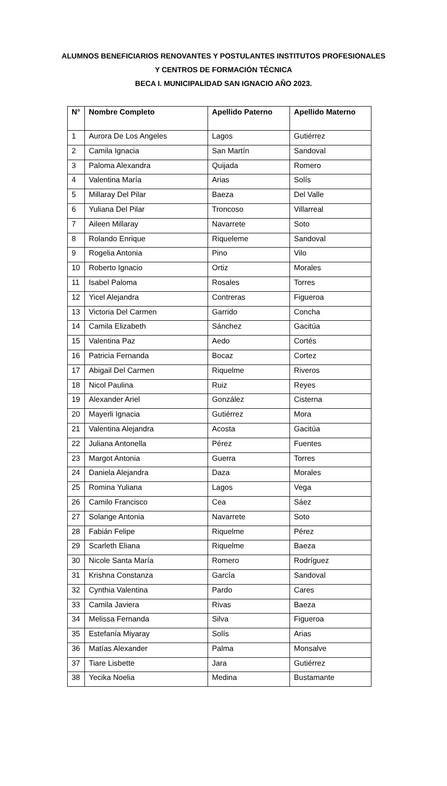ALUMNOS BENEFICIARIOS RENOVANTES Y POSTULANTES INSTITUTOS PROFESIONALES
Y CENTROS DE FORMACIÓN TÉCNICA
BECA I. MUNICIPALIDAD SAN IGNACIO AÑO 2023.
| N° | Nombre Completo | Apellido Paterno | Apellido Materno |
| --- | --- | --- | --- |
| 1 | Aurora De Los Angeles | Lagos | Gutiérrez |
| 2 | Camila Ignacia | San Martín | Sandoval |
| 3 | Paloma Alexandra | Quijada | Romero |
| 4 | Valentina María | Arias | Solís |
| 5 | Millaray Del Pilar | Baeza | Del Valle |
| 6 | Yuliana Del Pilar | Troncoso | Villarreal |
| 7 | Aileen Millaray | Navarrete | Soto |
| 8 | Rolando Enrique | Riqueleme | Sandoval |
| 9 | Rogelia Antonia | Pino | Vilo |
| 10 | Roberto Ignacio | Ortiz | Morales |
| 11 | Isabel Paloma | Rosales | Torres |
| 12 | Yicel Alejandra | Contreras | Figueroa |
| 13 | Victoria Del Carmen | Garrido | Concha |
| 14 | Camila Elizabeth | Sánchez | Gacitúa |
| 15 | Valentina Paz | Aedo | Cortés |
| 16 | Patricia Fernanda | Bocaz | Cortez |
| 17 | Abigail Del Carmen | Riquelme | Riveros |
| 18 | Nicol Paulina | Ruiz | Reyes |
| 19 | Alexander Ariel | González | Cisterna |
| 20 | Mayerli Ignacia | Gutiérrez | Mora |
| 21 | Valentina Alejandra | Acosta | Gacitúa |
| 22 | Juliana Antonella | Pérez | Fuentes |
| 23 | Margot Antonia | Guerra | Torres |
| 24 | Daniela Alejandra | Daza | Morales |
| 25 | Romina Yuliana | Lagos | Vega |
| 26 | Camilo Francisco | Cea | Sáez |
| 27 | Solange Antonia | Navarrete | Soto |
| 28 | Fabián Felipe | Riquelme | Pérez |
| 29 | Scarleth Eliana | Riquelme | Baeza |
| 30 | Nicole Santa María | Romero | Rodríguez |
| 31 | Krishna Constanza | García | Sandoval |
| 32 | Cynthia Valentina | Pardo | Cares |
| 33 | Camila Javiera | Rivas | Baeza |
| 34 | Melissa Fernanda | Silva | Figueroa |
| 35 | Estefanía Miyaray | Solís | Arias |
| 36 | Matías Alexander | Palma | Monsalve |
| 37 | Tiare Lisbette | Jara | Gutiérrez |
| 38 | Yecika Noelia | Medina | Bustamante |